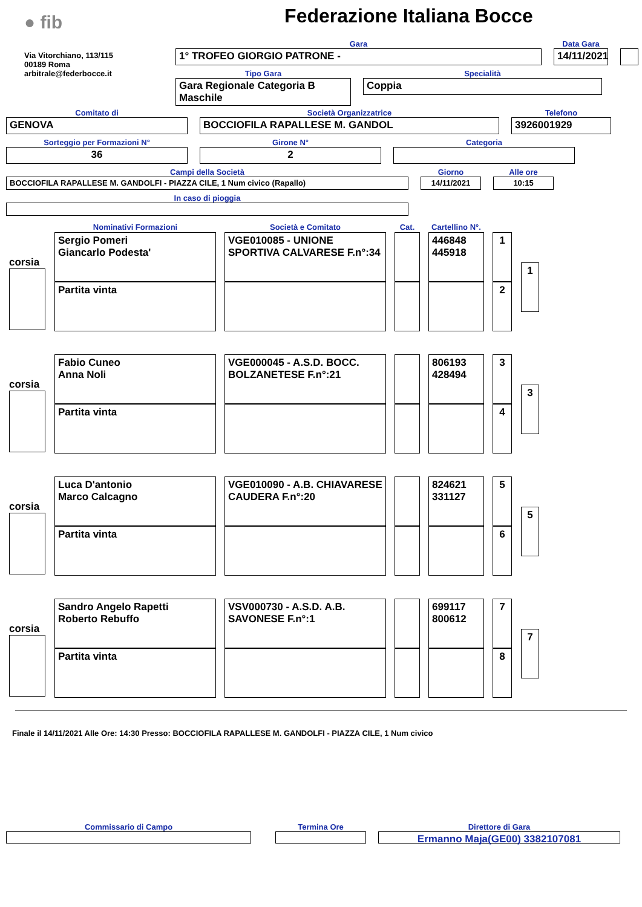● fib
Via Vitorchiano, 113/115
00189 Roma
arbitrale@federbocce.it
Federazione Italiana Bocce
Gara
1° TROFEO GIORGIO PATRONE -
Data Gara
14/11/2021
Tipo Gara
Gara Regionale Categoria B Maschile
Specialità
Coppia
Comitato di
GENOVA
Società Organizzatrice
BOCCIOFILA RAPALLESE M. GANDOL
Telefono
3926001929
Sorteggio per Formazioni N°
36
Girone N°
2
Categoria
Campi della Società
BOCCIOFILA RAPALLESE M. GANDOLFI - PIAZZA CILE, 1 Num civico (Rapallo)
Giorno
14/11/2021
Alle ore
10:15
In caso di pioggia
| | Nominativi Formazioni | Società e Comitato | Cat. | Cartellino N°. | | |
| corsia | Sergio Pomeri Giancarlo Podesta' | VGE010085 - UNIONE SPORTIVA CALVARESE F.n°:34 | | 446848 445918 | 1 | 1 |
| | Partita vinta | | | | 2 | |
| corsia | Fabio Cuneo Anna Noli | VGE000045 - A.S.D. BOCC. BOLZANETESE F.n°:21 | | 806193 428494 | 3 | 3 |
| | Partita vinta | | | | 4 | |
| corsia | Luca D'antonio Marco Calcagno | VGE010090 - A.B. CHIAVARESE CAUDERA F.n°:20 | | 824621 331127 | 5 | 5 |
| | Partita vinta | | | | 6 | |
| corsia | Sandro Angelo Rapetti Roberto Rebuffo | VSV000730 - A.S.D. A.B. SAVONESE F.n°:1 | | 699117 800612 | 7 | 7 |
| | Partita vinta | | | | 8 | |
Finale il 14/11/2021 Alle Ore: 14:30 Presso: BOCCIOFILA RAPALLESE M. GANDOLFI - PIAZZA CILE, 1 Num civico
Commissario di Campo Termina Ore Direttore di Gara
Ermanno Maja(GE00) 3382107081